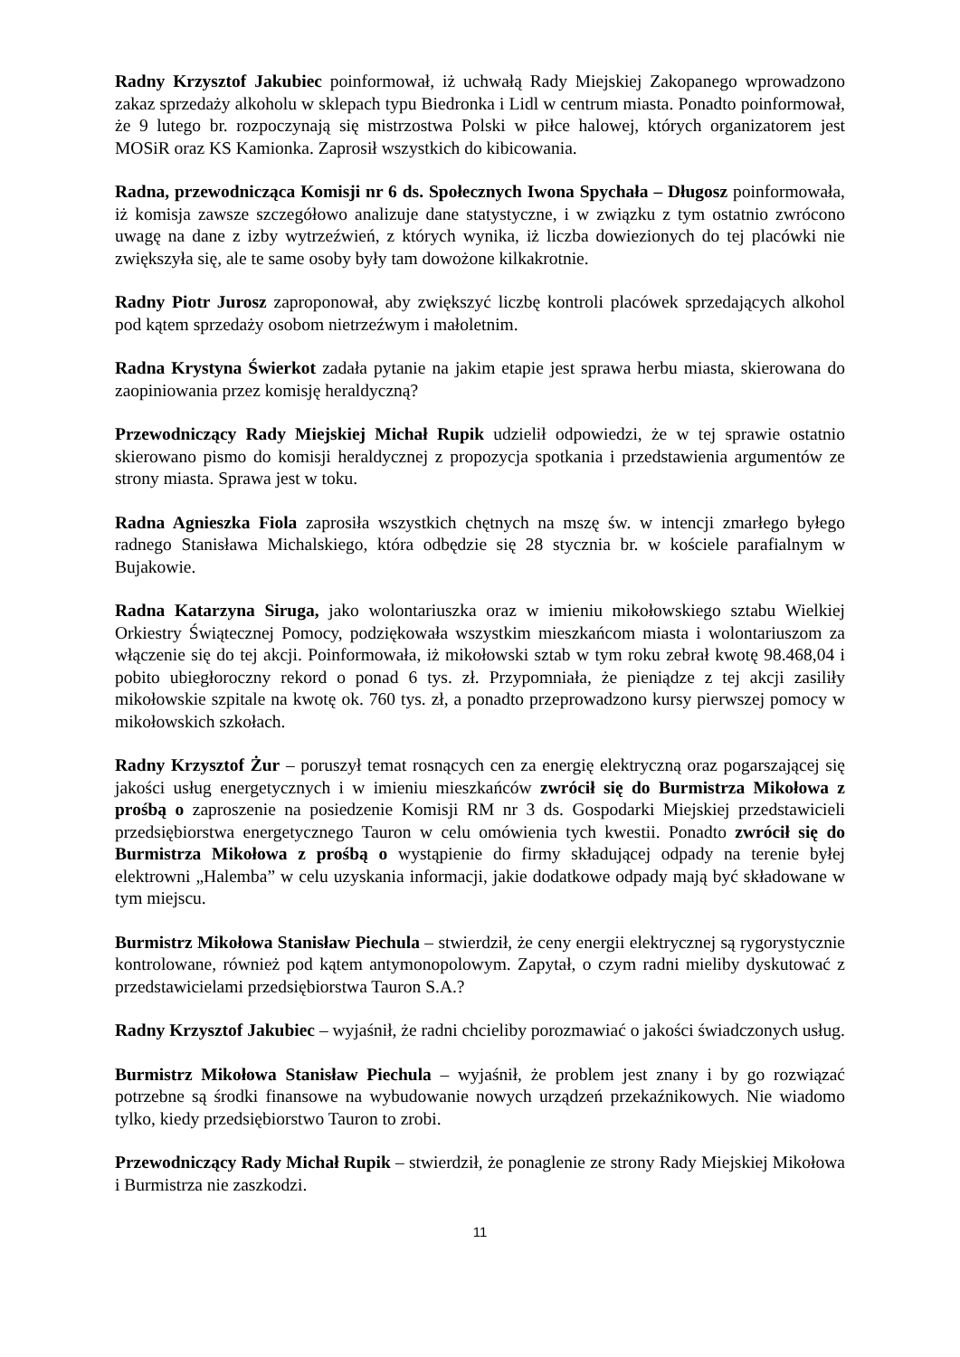Radny Krzysztof Jakubiec poinformował, iż uchwałą Rady Miejskiej Zakopanego wprowadzono zakaz sprzedaży alkoholu w sklepach typu Biedronka i Lidl w centrum miasta. Ponadto poinformował, że 9 lutego br. rozpoczynają się mistrzostwa Polski w piłce halowej, których organizatorem jest MOSiR oraz KS Kamionka. Zaprosił wszystkich do kibicowania.
Radna, przewodnicząca Komisji nr 6 ds. Społecznych Iwona Spychała – Długosz poinformowała, iż komisja zawsze szczegółowo analizuje dane statystyczne, i w związku z tym ostatnio zwrócono uwagę na dane z izby wytrzeźwień, z których wynika, iż liczba dowiezionych do tej placówki nie zwiększyła się, ale te same osoby były tam dowożone kilkakrotnie.
Radny Piotr Jurosz zaproponował, aby zwiększyć liczbę kontroli placówek sprzedających alkohol pod kątem sprzedaży osobom nietrzeźwym i małoletnim.
Radna Krystyna Świerkot zadała pytanie na jakim etapie jest sprawa herbu miasta, skierowana do zaopiniowania przez komisję heraldyczną?
Przewodniczący Rady Miejskiej Michał Rupik udzielił odpowiedzi, że w tej sprawie ostatnio skierowano pismo do komisji heraldycznej z propozycja spotkania i przedstawienia argumentów ze strony miasta. Sprawa jest w toku.
Radna Agnieszka Fiola zaprosiła wszystkich chętnych na mszę św. w intencji zmarłego byłego radnego Stanisława Michalskiego, która odbędzie się 28 stycznia br. w kościele parafialnym w Bujakowie.
Radna Katarzyna Siruga, jako wolontariuszka oraz w imieniu mikołowskiego sztabu Wielkiej Orkiestry Świątecznej Pomocy, podziękowała wszystkim mieszkańcom miasta i wolontariuszom za włączenie się do tej akcji. Poinformowała, iż mikołowski sztab w tym roku zebrał kwotę 98.468,04 i pobito ubiegłoroczny rekord o ponad 6 tys. zł. Przypomniała, że pieniądze z tej akcji zasiliły mikołowskie szpitale na kwotę ok. 760 tys. zł, a ponadto przeprowadzono kursy pierwszej pomocy w mikołowskich szkołach.
Radny Krzysztof Żur – poruszył temat rosnących cen za energię elektryczną oraz pogarszającej się jakości usług energetycznych i w imieniu mieszkańców zwrócił się do Burmistrza Mikołowa z prośbą o zaproszenie na posiedzenie Komisji RM nr 3 ds. Gospodarki Miejskiej przedstawicieli przedsiębiorstwa energetycznego Tauron w celu omówienia tych kwestii. Ponadto zwrócił się do Burmistrza Mikołowa z prośbą o wystąpienie do firmy składującej odpady na terenie byłej elektrowni „Halemba” w celu uzyskania informacji, jakie dodatkowe odpady mają być składowane w tym miejscu.
Burmistrz Mikołowa Stanisław Piechula – stwierdził, że ceny energii elektrycznej są rygorystycznie kontrolowane, również pod kątem antymonopolowym. Zapytał, o czym radni mieliby dyskutować z przedstawicielami przedsiębiorstwa Tauron S.A.?
Radny Krzysztof Jakubiec – wyjaśnił, że radni chcieliby porozmawiać o jakości świadczonych usług.
Burmistrz Mikołowa Stanisław Piechula – wyjaśnił, że problem jest znany i by go rozwiązać potrzebne są środki finansowe na wybudowanie nowych urządzeń przekaźnikowych. Nie wiadomo tylko, kiedy przedsiębiorstwo Tauron to zrobi.
Przewodniczący Rady Michał Rupik – stwierdził, że ponaglenie ze strony Rady Miejskiej Mikołowa i Burmistrza nie zaszkodzi.
11